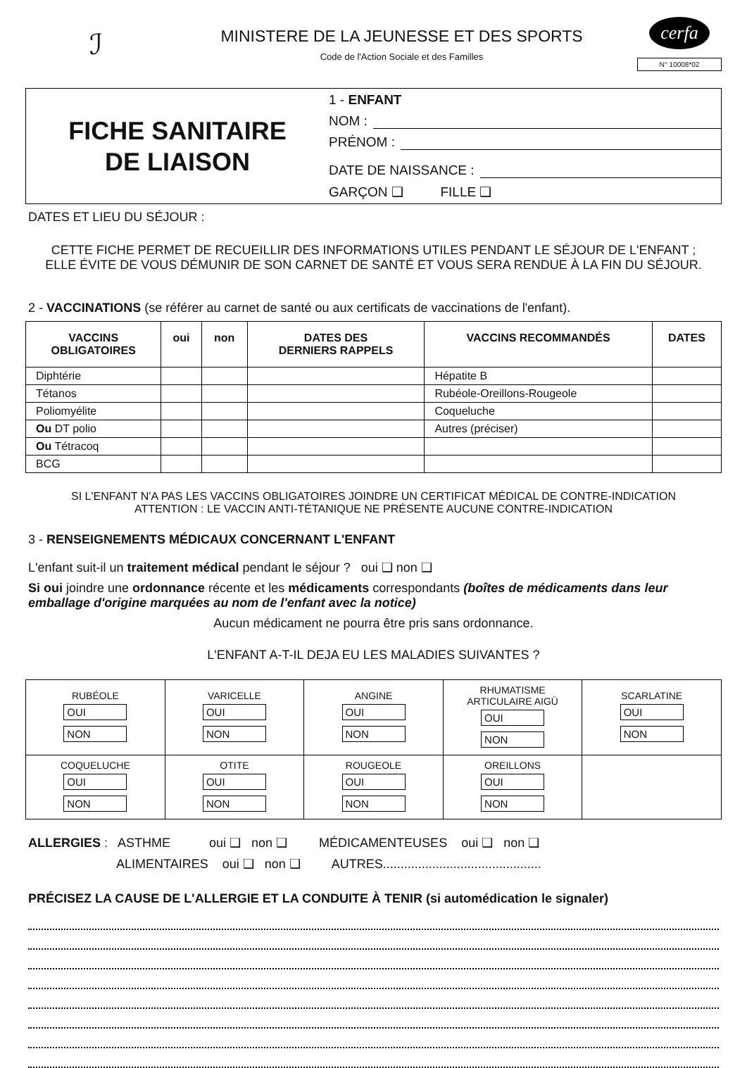ℐ
MINISTERE DE LA JEUNESSE ET DES SPORTS
Code de l'Action Sociale et des Familles
cerfa
N° 10008*02
FICHE SANITAIRE
DE LIAISON
1 - ENFANT
NOM :
PRÉNOM :
DATE DE NAISSANCE :
GARÇON ❑ FILLE ❑
DATES ET LIEU DU SÉJOUR :
CETTE FICHE PERMET DE RECUEILLIR DES INFORMATIONS UTILES PENDANT LE SÉJOUR DE L'ENFANT ;
ELLE ÉVITE DE VOUS DÉMUNIR DE SON CARNET DE SANTÉ ET VOUS SERA RENDUE À LA FIN DU SÉJOUR.
2 - VACCINATIONS (se référer au carnet de santé ou aux certificats de vaccinations de l'enfant).
| VACCINS OBLIGATOIRES | oui | non | DATES DES DERNIERS RAPPELS | VACCINS RECOMMANDÉS | DATES |
| --- | --- | --- | --- | --- | --- |
| Diphtérie | | | | Hépatite B | |
| Tétanos | | | | Rubéole-Oreillons-Rougeole | |
| Poliomyélite | | | | Coqueluche | |
| Ou DT polio | | | | Autres (préciser) | |
| Ou Tétracoq | | | | | |
| BCG | | | | | |
SI L'ENFANT N'A PAS LES VACCINS OBLIGATOIRES JOINDRE UN CERTIFICAT MÉDICAL DE CONTRE-INDICATION
ATTENTION : LE VACCIN ANTI-TÉTANIQUE NE PRÉSENTE AUCUNE CONTRE-INDICATION
3 - RENSEIGNEMENTS MÉDICAUX CONCERNANT L'ENFANT
L'enfant suit-il un traitement médical pendant le séjour ? oui ❑ non ❑
Si oui joindre une ordonnance récente et les médicaments correspondants (boîtes de médicaments dans leur emballage d'origine marquées au nom de l'enfant avec la notice)
Aucun médicament ne pourra être pris sans ordonnance.
L'ENFANT A-T-IL DEJA EU LES MALADIES SUIVANTES ?
| RUBÉOLE OUI NON | VARICELLE OUI NON | ANGINE OUI NON | RHUMATISME ARTICULAIRE AIGÜ OUI NON | SCARLATINE OUI NON |
| COQUELUCHE OUI NON | OTITE OUI NON | ROUGEOLE OUI NON | OREILLONS OUI NON | |
ALLERGIES : ASTHME oui ❑ non ❑ MÉDICAMENTEUSES oui ❑ non ❑
ALIMENTAIRES oui ❑ non ❑ AUTRES.............................................
PRÉCISEZ LA CAUSE DE L'ALLERGIE ET LA CONDUITE À TENIR (si automédication le signaler)